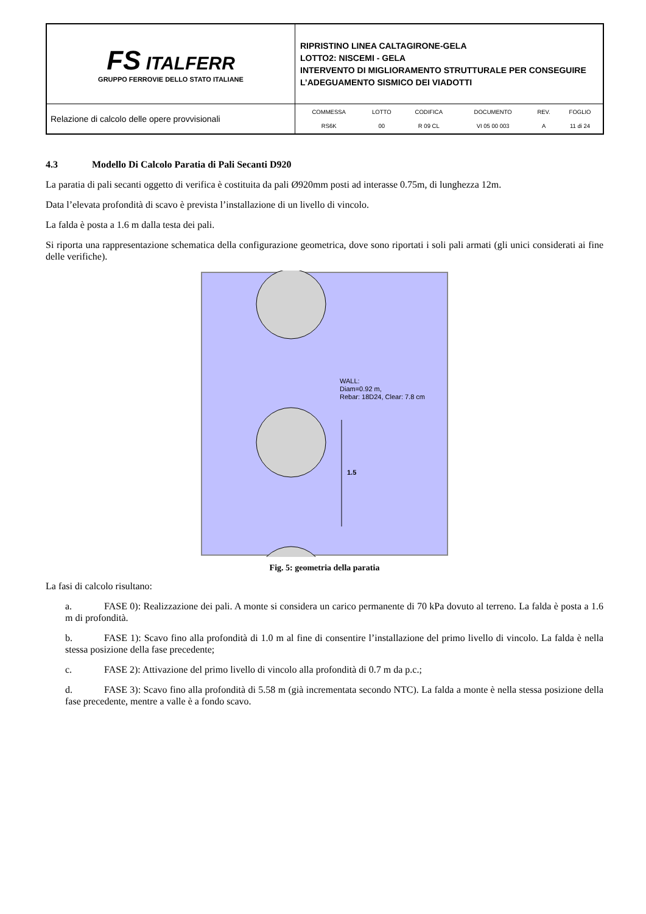| FS ITALFERR GRUPPO FERROVIE DELLO STATO ITALIANE | RIPRISTINO LINEA CALTAGIRONE-GELA LOTTO2: NISCEMI - GELA INTERVENTO DI MIGLIORAMENTO STRUTTURALE PER CONSEGUIRE L’ADEGUAMENTO SISMICO DEI VIADOTTI |
| Relazione di calcolo delle opere provvisionali | / COMMESSA / LOTTO / CODIFICA / DOCUMENTO / REV. / FOGLIO / / RS6K / 00 / R 09 CL / VI 05 00 003 / A / 11 di 24 / |
4.3 Modello Di Calcolo Paratia di Pali Secanti D920
La paratia di pali secanti oggetto di verifica è costituita da pali Ø920mm posti ad interasse 0.75m, di lunghezza 12m.
Data l’elevata profondità di scavo è prevista l’installazione di un livello di vincolo.
La falda è posta a 1.6 m dalla testa dei pali.
Si riporta una rappresentazione schematica della configurazione geometrica, dove sono riportati i soli pali armati (gli unici considerati ai fine delle verifiche).
WALL:
Diam=0.92 m,
Rebar: 18D24, Clear: 7.8 cm
1.5
Fig. 5: geometria della paratia
La fasi di calcolo risultano:
a. FASE 0): Realizzazione dei pali. A monte si considera un carico permanente di 70 kPa dovuto al terreno. La falda è posta a 1.6 m di profondità.
b. FASE 1): Scavo fino alla profondità di 1.0 m al fine di consentire l’installazione del primo livello di vincolo. La falda è nella stessa posizione della fase precedente;
c. FASE 2): Attivazione del primo livello di vincolo alla profondità di 0.7 m da p.c.;
d. FASE 3): Scavo fino alla profondità di 5.58 m (già incrementata secondo NTC). La falda a monte è nella stessa posizione della fase precedente, mentre a valle è a fondo scavo.